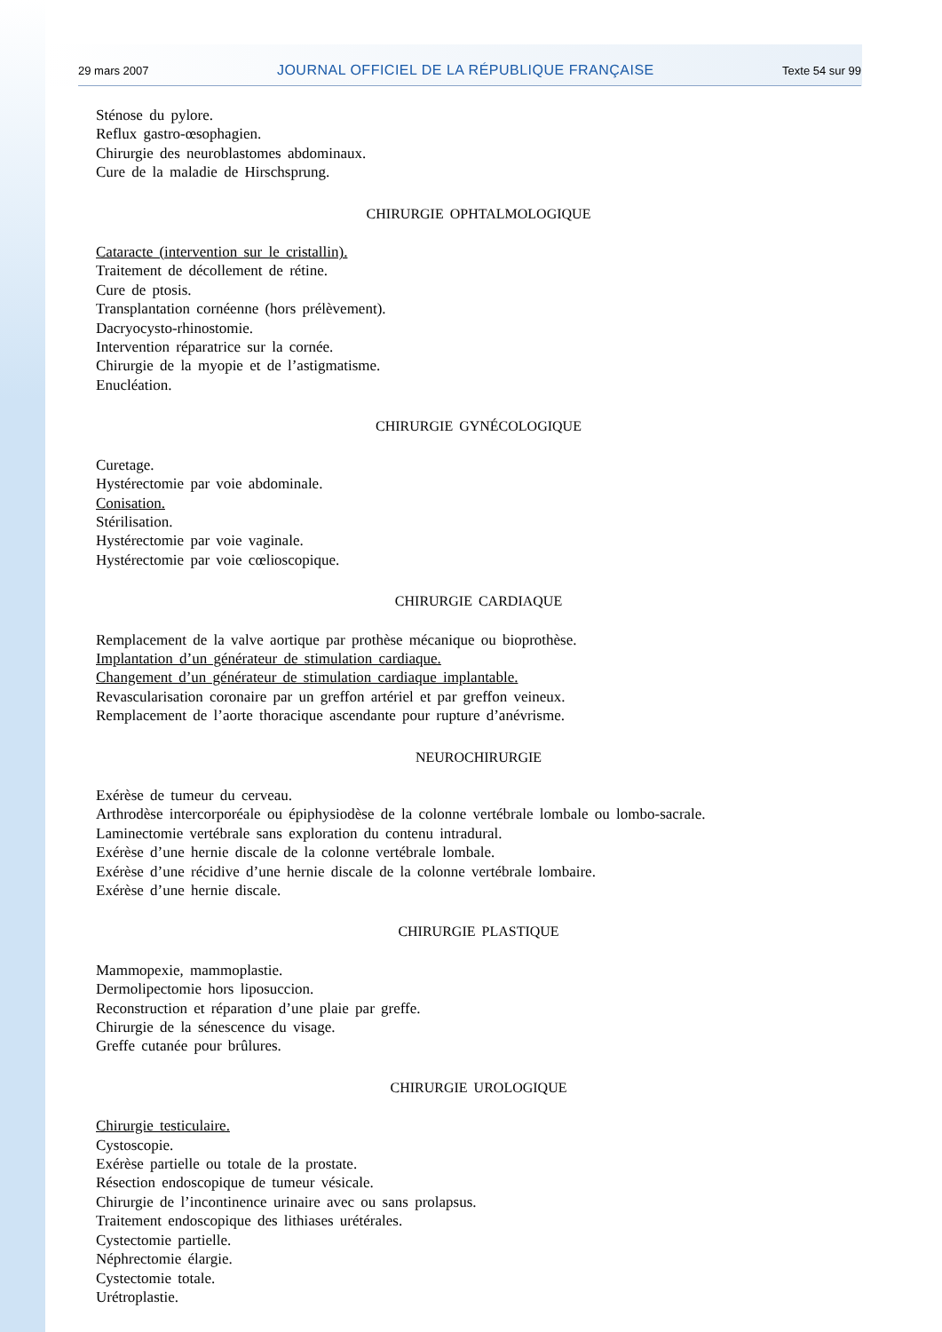29 mars 2007 JOURNAL OFFICIEL DE LA RÉPUBLIQUE FRANÇAISE Texte 54 sur 99
Sténose du pylore.
Reflux gastro-œsophagien.
Chirurgie des neuroblastomes abdominaux.
Cure de la maladie de Hirschsprung.
CHIRURGIE OPHTALMOLOGIQUE
Cataracte (intervention sur le cristallin).
Traitement de décollement de rétine.
Cure de ptosis.
Transplantation cornéenne (hors prélèvement).
Dacryocysto-rhinostomie.
Intervention réparatrice sur la cornée.
Chirurgie de la myopie et de l’astigmatisme.
Enucléation.
CHIRURGIE GYNÉCOLOGIQUE
Curetage.
Hystérectomie par voie abdominale.
Conisation.
Stérilisation.
Hystérectomie par voie vaginale.
Hystérectomie par voie cœlioscopique.
CHIRURGIE CARDIAQUE
Remplacement de la valve aortique par prothèse mécanique ou bioprothèse.
Implantation d’un générateur de stimulation cardiaque.
Changement d’un générateur de stimulation cardiaque implantable.
Revascularisation coronaire par un greffon artériel et par greffon veineux.
Remplacement de l’aorte thoracique ascendante pour rupture d’anévrisme.
NEUROCHIRURGIE
Exérèse de tumeur du cerveau.
Arthrodèse intercorporéale ou épiphysiodèse de la colonne vertébrale lombale ou lombo-sacrale.
Laminectomie vertébrale sans exploration du contenu intradural.
Exérèse d’une hernie discale de la colonne vertébrale lombale.
Exérèse d’une récidive d’une hernie discale de la colonne vertébrale lombaire.
Exérèse d’une hernie discale.
CHIRURGIE PLASTIQUE
Mammopexie, mammoplastie.
Dermolipectomie hors liposuccion.
Reconstruction et réparation d’une plaie par greffe.
Chirurgie de la sénescence du visage.
Greffe cutanée pour brûlures.
CHIRURGIE UROLOGIQUE
Chirurgie testiculaire.
Cystoscopie.
Exérèse partielle ou totale de la prostate.
Résection endoscopique de tumeur vésicale.
Chirurgie de l’incontinence urinaire avec ou sans prolapsus.
Traitement endoscopique des lithiases urétérales.
Cystectomie partielle.
Néphrectomie élargie.
Cystectomie totale.
Urétroplastie.